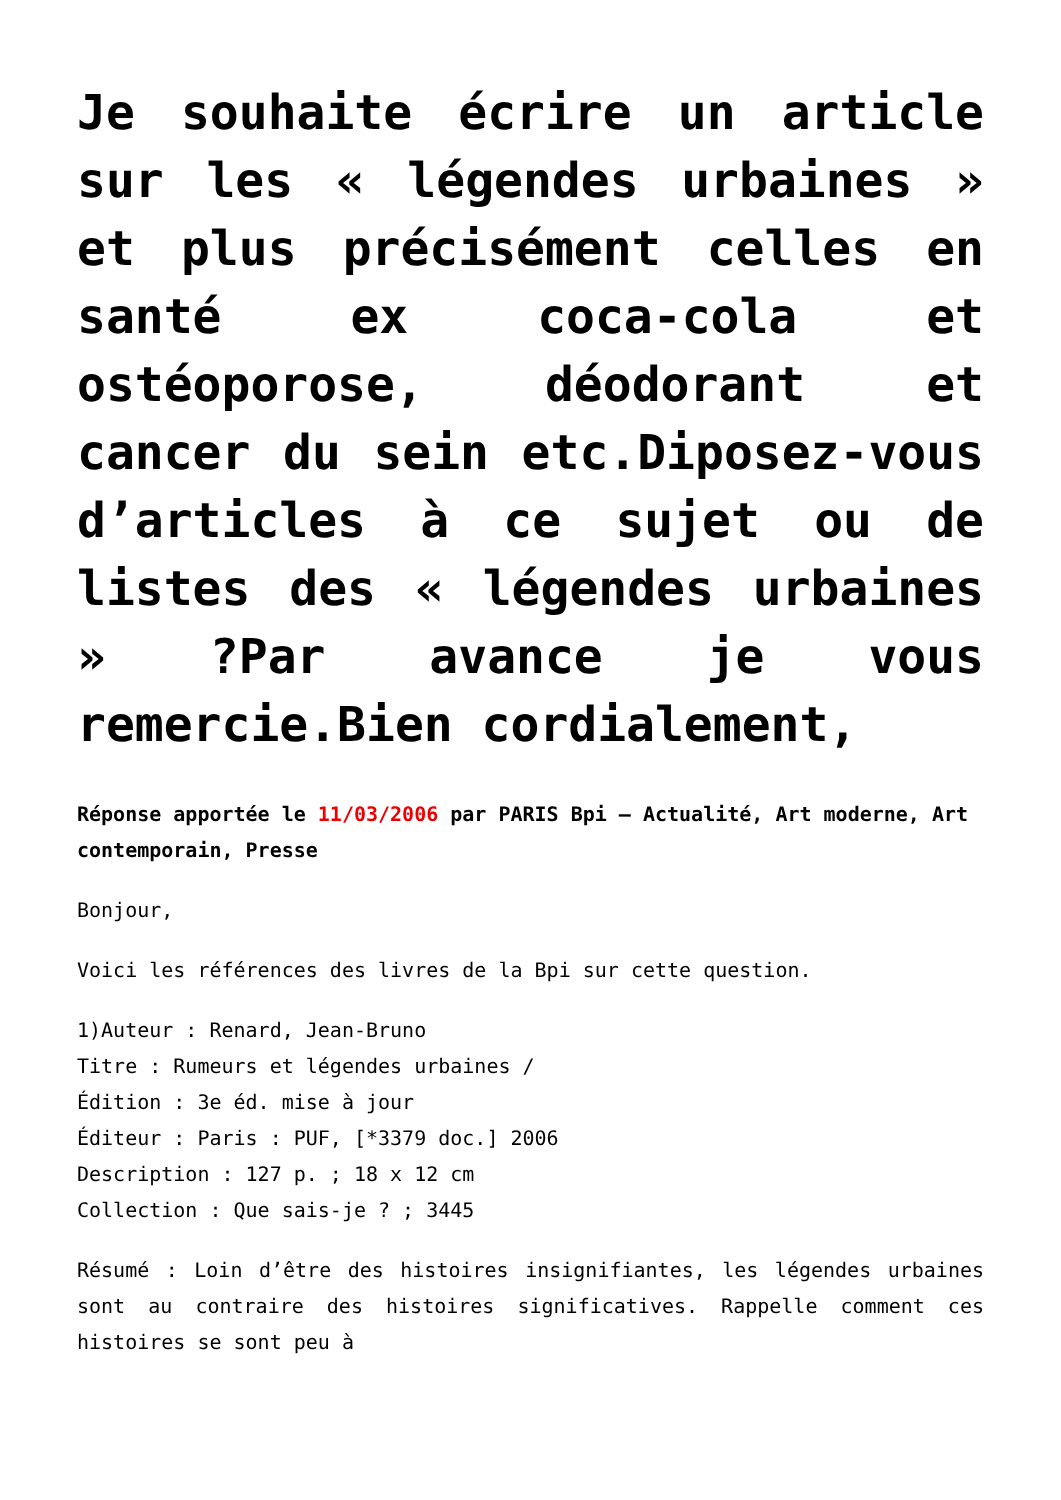Je souhaite écrire un article sur les « légendes urbaines » et plus précisément celles en santé ex coca-cola et ostéoporose, déodorant et cancer du sein etc.Diposez-vous d’articles à ce sujet ou de listes des « légendes urbaines » ?Par avance je vous remercie.Bien cordialement,
Réponse apportée le 11/03/2006 par PARIS Bpi – Actualité, Art moderne, Art contemporain, Presse
Bonjour,
Voici les références des livres de la Bpi sur cette question.
1)Auteur : Renard, Jean-Bruno
Titre : Rumeurs et légendes urbaines /
Édition : 3e éd. mise à jour
Éditeur : Paris : PUF, [*3379 doc.] 2006
Description : 127 p. ; 18 x 12 cm
Collection : Que sais-je ? ; 3445
Résumé : Loin d’être des histoires insignifiantes, les légendes urbaines sont au contraire des histoires significatives. Rappelle comment ces histoires se sont peu à